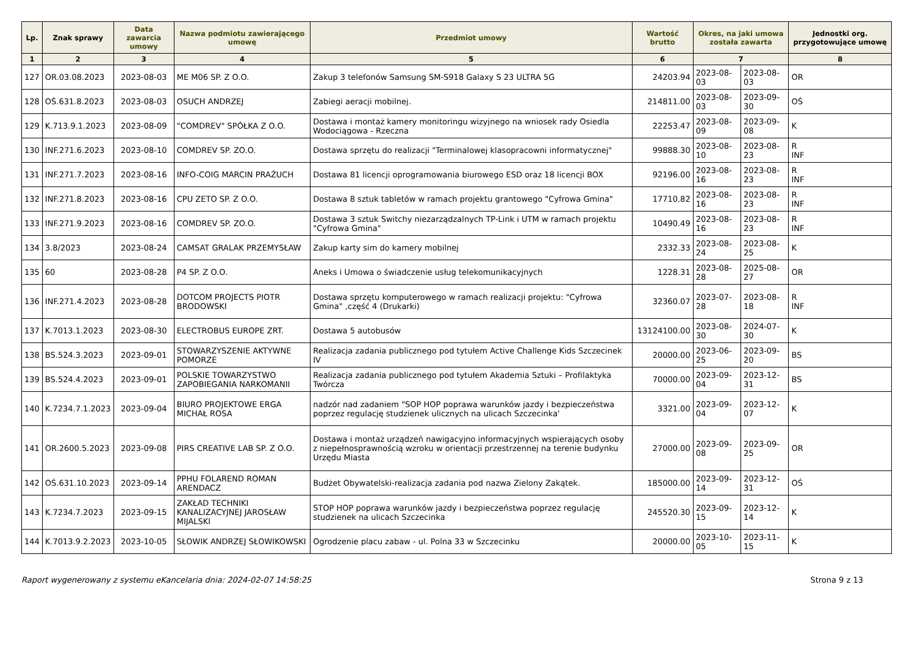| Lp. | Znak sprawy | Data zawarcia umowy | Nazwa podmiotu zawierającego umowę | Przedmiot umowy | Wartość brutto | Okres, na jaki umowa została zawarta | | Jednostki org. przygotowujące umowę |
| --- | --- | --- | --- | --- | --- | --- | --- | --- |
| 1 | 2 | 3 | 4 | 5 | 6 | 7 | | 8 |
| 127 | OR.03.08.2023 | 2023-08-03 | ME M06 SP. Z O.O. | Zakup 3 telefonów Samsung SM-S918 Galaxy S 23 ULTRA 5G | 24203.94 | 2023-08-03 | 2023-08-03 | OR |
| 128 | OŚ.631.8.2023 | 2023-08-03 | OSUCH ANDRZEJ | Zabiegi aeracji mobilnej. | 214811.00 | 2023-08-03 | 2023-09-30 | OŚ |
| 129 | K.713.9.1.2023 | 2023-08-09 | "COMDREV" SPÓŁKA Z O.O. | Dostawa i montaż kamery monitoringu wizyjnego na wniosek rady Osiedla Wodociągowa - Rzeczna | 22253.47 | 2023-08-09 | 2023-09-08 | K |
| 130 | INF.271.6.2023 | 2023-08-10 | COMDREV SP. ZO.O. | Dostawa sprzętu do realizacji "Terminalowej klasopracowni informatycznej" | 99888.30 | 2023-08-10 | 2023-08-23 | R INF |
| 131 | INF.271.7.2023 | 2023-08-16 | INFO-COIG MARCIN PRAŻUCH | Dostawa 81 licencji oprogramowania biurowego ESD oraz 18 licencji BOX | 92196.00 | 2023-08-16 | 2023-08-23 | R INF |
| 132 | INF.271.8.2023 | 2023-08-16 | CPU ZETO SP. Z O.O. | Dostawa 8 sztuk tabletów w ramach projektu grantowego "Cyfrowa Gmina" | 17710.82 | 2023-08-16 | 2023-08-23 | R INF |
| 133 | INF.271.9.2023 | 2023-08-16 | COMDREV SP. ZO.O. | Dostawa 3 sztuk Switchy niezarządzalnych TP-Link i UTM w ramach projektu "Cyfrowa Gmina" | 10490.49 | 2023-08-16 | 2023-08-23 | R INF |
| 134 | 3.8/2023 | 2023-08-24 | CAMSAT GRALAK PRZEMYSŁAW | Zakup karty sim do kamery mobilnej | 2332.33 | 2023-08-24 | 2023-08-25 | K |
| 135 | 60 | 2023-08-28 | P4 SP. Z O.O. | Aneks i Umowa o świadczenie usług telekomunikacyjnych | 1228.31 | 2023-08-28 | 2025-08-27 | OR |
| 136 | INF.271.4.2023 | 2023-08-28 | DOTCOM PROJECTS PIOTR BRODOWSKI | Dostawa sprzętu komputerowego w ramach realizacji projektu: "Cyfrowa Gmina" ,część 4 (Drukarki) | 32360.07 | 2023-07-28 | 2023-08-18 | R INF |
| 137 | K.7013.1.2023 | 2023-08-30 | ELECTROBUS EUROPE ZRT. | Dostawa 5 autobusów | 13124100.00 | 2023-08-30 | 2024-07-30 | K |
| 138 | BS.524.3.2023 | 2023-09-01 | STOWARZYSZENIE AKTYWNE POMORZE | Realizacja zadania publicznego pod tytułem Active Challenge Kids Szczecinek IV | 20000.00 | 2023-06-25 | 2023-09-20 | BS |
| 139 | BS.524.4.2023 | 2023-09-01 | POLSKIE TOWARZYSTWO ZAPOBIEGANIA NARKOMANII | Realizacja zadania publicznego pod tytułem Akademia Sztuki – Profilaktyka Twórcza | 70000.00 | 2023-09-04 | 2023-12-31 | BS |
| 140 | K.7234.7.1.2023 | 2023-09-04 | BIURO PROJEKTOWE ERGA MICHAŁ ROSA | nadzór nad zadaniem "SOP HOP poprawa warunków jazdy i bezpieczeństwa poprzez regulację studzienek ulicznych na ulicach Szczecinka' | 3321.00 | 2023-09-04 | 2023-12-07 | K |
| 141 | OR.2600.5.2023 | 2023-09-08 | PIRS CREATIVE LAB SP. Z O.O. | Dostawa i montaż urządzeń nawigacyjno informacyjnych wspierających osoby z niepełnosprawnością wzroku w orientacji przestrzennej na terenie budynku Urzędu Miasta | 27000.00 | 2023-09-08 | 2023-09-25 | OR |
| 142 | OŚ.631.10.2023 | 2023-09-14 | PPHU FOLAREND ROMAN ARENDACZ | Budżet Obywatelski-realizacja zadania pod nazwa Zielony Zakątek. | 185000.00 | 2023-09-14 | 2023-12-31 | OŚ |
| 143 | K.7234.7.2023 | 2023-09-15 | ZAKŁAD TECHNIKI KANALIZACYJNEJ JAROSŁAW MIJALSKI | STOP HOP poprawa warunków jazdy i bezpieczeństwa poprzez regulację studzienek na ulicach Szczecinka | 245520.30 | 2023-09-15 | 2023-12-14 | K |
| 144 | K.7013.9.2.2023 | 2023-10-05 | SŁOWIK ANDRZEJ SŁOWIKOWSKI | Ogrodzenie placu zabaw - ul. Polna 33 w Szczecinku | 20000.00 | 2023-10-05 | 2023-11-15 | K |
Raport wygenerowany z systemu eKancelaria dnia: 2024-02-07 14:58:25 Strona 9 z 13